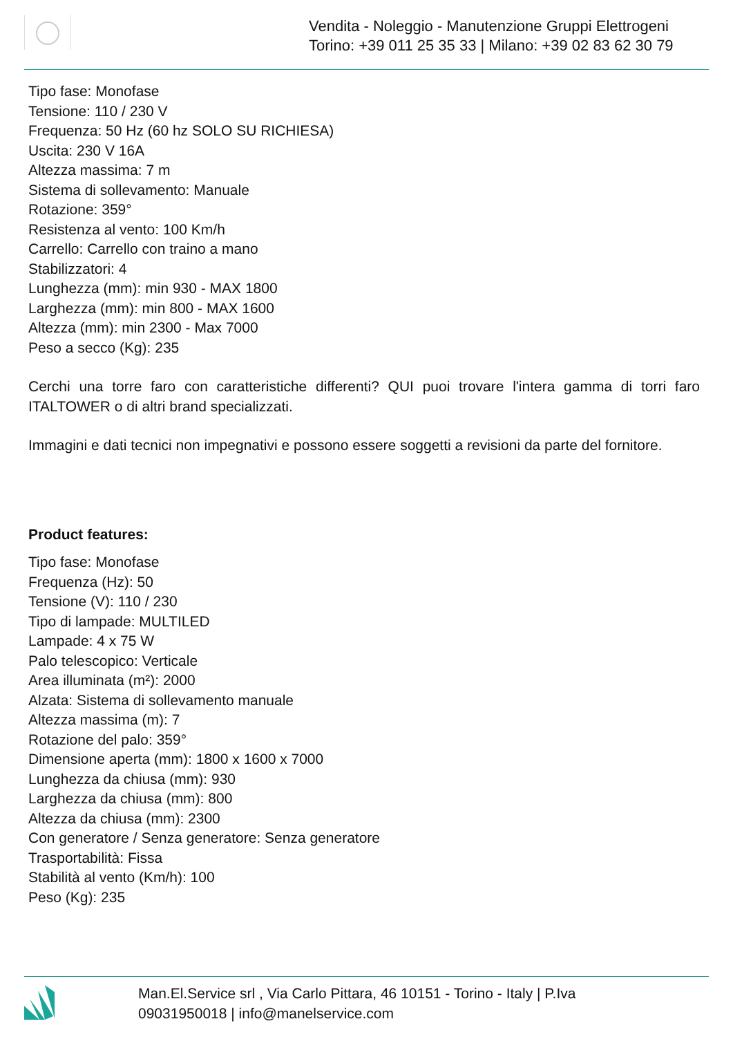Vendita - Noleggio - Manutenzione Gruppi Elettrogeni
Torino: +39 011 25 35 33 | Milano: +39 02 83 62 30 79
Tipo fase: Monofase
Tensione: 110 / 230 V
Frequenza: 50 Hz (60 hz SOLO SU RICHIESA)
Uscita: 230 V 16A
Altezza massima: 7 m
Sistema di sollevamento: Manuale
Rotazione: 359°
Resistenza al vento: 100 Km/h
Carrello: Carrello con traino a mano
Stabilizzatori: 4
Lunghezza (mm): min 930 - MAX 1800
Larghezza (mm): min 800 - MAX 1600
Altezza (mm): min 2300 - Max 7000
Peso a secco (Kg): 235
Cerchi una torre faro con caratteristiche differenti? QUI puoi trovare l'intera gamma di torri faro ITALTOWER o di altri brand specializzati.
Immagini e dati tecnici non impegnativi e possono essere soggetti a revisioni da parte del fornitore.
Product features:
Tipo fase: Monofase
Frequenza (Hz): 50
Tensione (V): 110 / 230
Tipo di lampade: MULTILED
Lampade: 4 x 75 W
Palo telescopico: Verticale
Area illuminata (m²): 2000
Alzata: Sistema di sollevamento manuale
Altezza massima (m): 7
Rotazione del palo: 359°
Dimensione aperta (mm): 1800 x 1600 x 7000
Lunghezza da chiusa (mm): 930
Larghezza da chiusa (mm): 800
Altezza da chiusa (mm): 2300
Con generatore / Senza generatore: Senza generatore
Trasportabilità: Fissa
Stabilità al vento (Km/h): 100
Peso (Kg): 235
Man.El.Service srl , Via Carlo Pittara, 46 10151 - Torino - Italy | P.Iva
09031950018 | info@manelservice.com